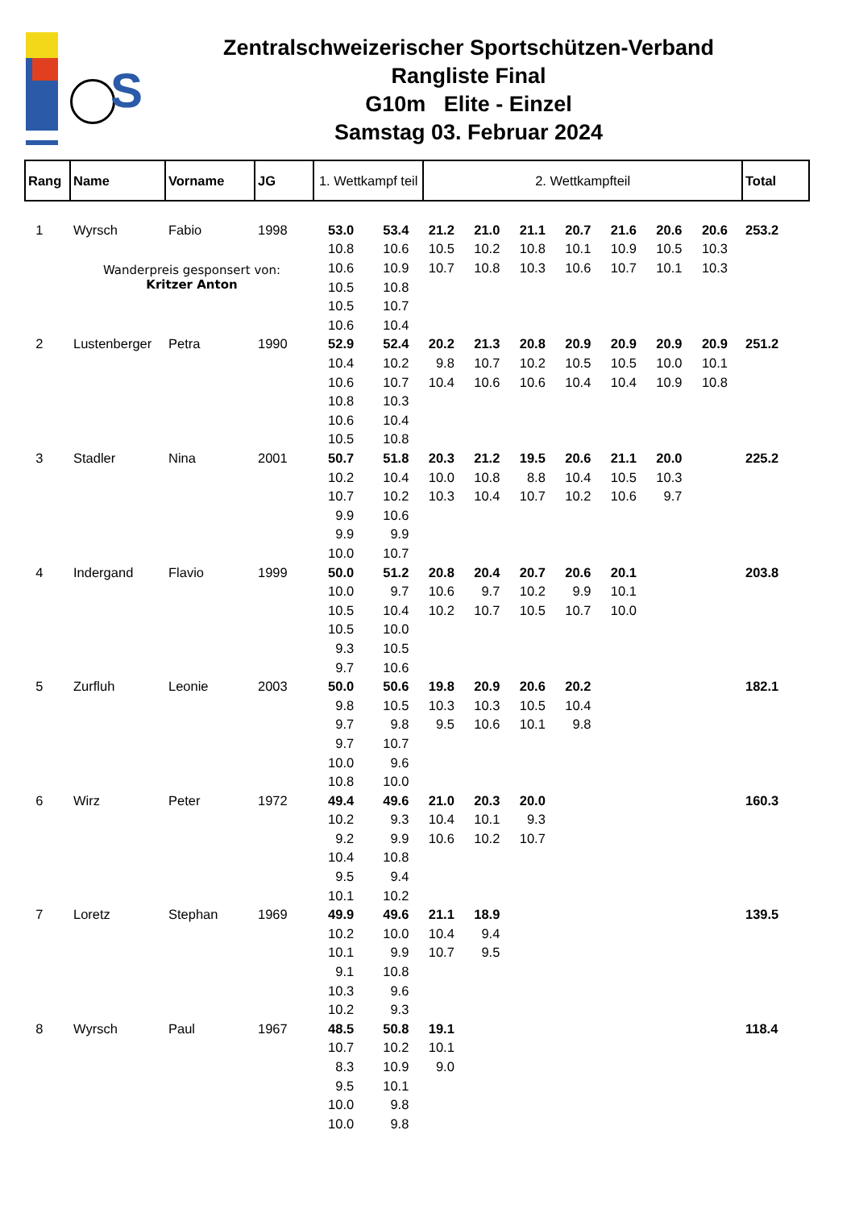S
Zentralschweizerischer Sportschützen-Verband
Rangliste Final
G10m Elite - Einzel
Samstag 03. Februar 2024
| Rang | Name | Vorname | JG | 1. Wettkampf teil | | 2. Wettkampfteil | | | | | | | Total |
| --- | --- | --- | --- | --- | --- | --- | --- | --- | --- | --- | --- | --- | --- |
| 1 | Wyrsch | Fabio | 1998 | 53.0 | 53.4 | 21.2 | 21.0 | 21.1 | 20.7 | 21.6 | 20.6 | 20.6 | 253.2 |
| | | | | 10.8 | 10.6 | 10.5 | 10.2 | 10.8 | 10.1 | 10.9 | 10.5 | 10.3 | |
| | Wanderpreis gesponsert von: Kritzer Anton | | | 10.6 | 10.9 | 10.7 | 10.8 | 10.3 | 10.6 | 10.7 | 10.1 | 10.3 | |
| | | | | 10.5 | 10.8 | | | | | | | | |
| | | | | 10.5 | 10.7 | | | | | | | | |
| | | | | 10.6 | 10.4 | | | | | | | | |
| 2 | Lustenberger | Petra | 1990 | 52.9 | 52.4 | 20.2 | 21.3 | 20.8 | 20.9 | 20.9 | 20.9 | 20.9 | 251.2 |
| | | | | 10.4 | 10.2 | 9.8 | 10.7 | 10.2 | 10.5 | 10.5 | 10.0 | 10.1 | |
| | | | | 10.6 | 10.7 | 10.4 | 10.6 | 10.6 | 10.4 | 10.4 | 10.9 | 10.8 | |
| | | | | 10.8 | 10.3 | | | | | | | | |
| | | | | 10.6 | 10.4 | | | | | | | | |
| | | | | 10.5 | 10.8 | | | | | | | | |
| 3 | Stadler | Nina | 2001 | 50.7 | 51.8 | 20.3 | 21.2 | 19.5 | 20.6 | 21.1 | 20.0 | | 225.2 |
| | | | | 10.2 | 10.4 | 10.0 | 10.8 | 8.8 | 10.4 | 10.5 | 10.3 | | |
| | | | | 10.7 | 10.2 | 10.3 | 10.4 | 10.7 | 10.2 | 10.6 | 9.7 | | |
| | | | | 9.9 | 10.6 | | | | | | | | |
| | | | | 9.9 | 9.9 | | | | | | | | |
| | | | | 10.0 | 10.7 | | | | | | | | |
| 4 | Indergand | Flavio | 1999 | 50.0 | 51.2 | 20.8 | 20.4 | 20.7 | 20.6 | 20.1 | | | 203.8 |
| | | | | 10.0 | 9.7 | 10.6 | 9.7 | 10.2 | 9.9 | 10.1 | | | |
| | | | | 10.5 | 10.4 | 10.2 | 10.7 | 10.5 | 10.7 | 10.0 | | | |
| | | | | 10.5 | 10.0 | | | | | | | | |
| | | | | 9.3 | 10.5 | | | | | | | | |
| | | | | 9.7 | 10.6 | | | | | | | | |
| 5 | Zurfluh | Leonie | 2003 | 50.0 | 50.6 | 19.8 | 20.9 | 20.6 | 20.2 | | | | 182.1 |
| | | | | 9.8 | 10.5 | 10.3 | 10.3 | 10.5 | 10.4 | | | | |
| | | | | 9.7 | 9.8 | 9.5 | 10.6 | 10.1 | 9.8 | | | | |
| | | | | 9.7 | 10.7 | | | | | | | | |
| | | | | 10.0 | 9.6 | | | | | | | | |
| | | | | 10.8 | 10.0 | | | | | | | | |
| 6 | Wirz | Peter | 1972 | 49.4 | 49.6 | 21.0 | 20.3 | 20.0 | | | | | 160.3 |
| | | | | 10.2 | 9.3 | 10.4 | 10.1 | 9.3 | | | | | |
| | | | | 9.2 | 9.9 | 10.6 | 10.2 | 10.7 | | | | | |
| | | | | 10.4 | 10.8 | | | | | | | | |
| | | | | 9.5 | 9.4 | | | | | | | | |
| | | | | 10.1 | 10.2 | | | | | | | | |
| 7 | Loretz | Stephan | 1969 | 49.9 | 49.6 | 21.1 | 18.9 | | | | | | 139.5 |
| | | | | 10.2 | 10.0 | 10.4 | 9.4 | | | | | | |
| | | | | 10.1 | 9.9 | 10.7 | 9.5 | | | | | | |
| | | | | 9.1 | 10.8 | | | | | | | | |
| | | | | 10.3 | 9.6 | | | | | | | | |
| | | | | 10.2 | 9.3 | | | | | | | | |
| 8 | Wyrsch | Paul | 1967 | 48.5 | 50.8 | 19.1 | | | | | | | 118.4 |
| | | | | 10.7 | 10.2 | 10.1 | | | | | | | |
| | | | | 8.3 | 10.9 | 9.0 | | | | | | | |
| | | | | 9.5 | 10.1 | | | | | | | | |
| | | | | 10.0 | 9.8 | | | | | | | | |
| | | | | 10.0 | 9.8 | | | | | | | | |